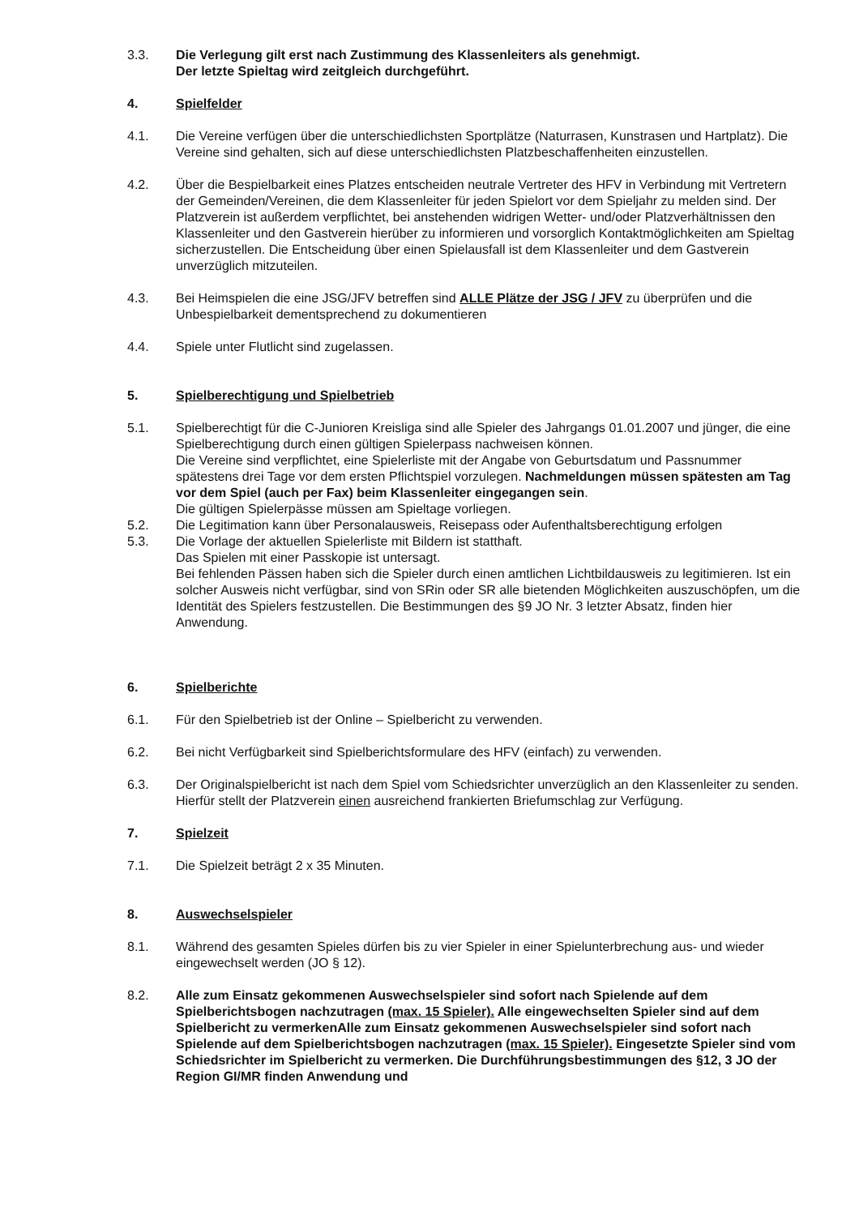3.3. Die Verlegung gilt erst nach Zustimmung des Klassenleiters als genehmigt.
Der letzte Spieltag wird zeitgleich durchgeführt.
4. Spielfelder
4.1. Die Vereine verfügen über die unterschiedlichsten Sportplätze (Naturrasen, Kunstrasen und Hartplatz). Die Vereine sind gehalten, sich auf diese unterschiedlichsten Platzbeschaffenheiten einzustellen.
4.2. Über die Bespielbarkeit eines Platzes entscheiden neutrale Vertreter des HFV in Verbindung mit Vertretern der Gemeinden/Vereinen, die dem Klassenleiter für jeden Spielort vor dem Spieljahr zu melden sind. Der Platzverein ist außerdem verpflichtet, bei anstehenden widrigen Wetter- und/oder Platzverhältnissen den Klassenleiter und den Gastverein hierüber zu informieren und vorsorglich Kontaktmöglichkeiten am Spieltag sicherzustellen. Die Entscheidung über einen Spielausfall ist dem Klassenleiter und dem Gastverein unverzüglich mitzuteilen.
4.3. Bei Heimspielen die eine JSG/JFV betreffen sind ALLE Plätze der JSG / JFV zu überprüfen und die Unbespielbarkeit dementsprechend zu dokumentieren
4.4. Spiele unter Flutlicht sind zugelassen.
5. Spielberechtigung und Spielbetrieb
5.1. Spielberechtigt für die C-Junioren Kreisliga sind alle Spieler des Jahrgangs 01.01.2007 und jünger, die eine Spielberechtigung durch einen gültigen Spielerpass nachweisen können.
Die Vereine sind verpflichtet, eine Spielerliste mit der Angabe von Geburtsdatum und Passnummer spätestens drei Tage vor dem ersten Pflichtspiel vorzulegen. Nachmeldungen müssen spätesten am Tag vor dem Spiel (auch per Fax) beim Klassenleiter eingegangen sein.
Die gültigen Spielerpässe müssen am Spieltage vorliegen.
5.2. Die Legitimation kann über Personalausweis, Reisepass oder Aufenthaltsberechtigung erfolgen
5.3. Die Vorlage der aktuellen Spielerliste mit Bildern ist statthaft.
Das Spielen mit einer Passkopie ist untersagt.
Bei fehlenden Pässen haben sich die Spieler durch einen amtlichen Lichtbildausweis zu legitimieren. Ist ein solcher Ausweis nicht verfügbar, sind von SRin oder SR alle bietenden Möglichkeiten auszuschöpfen, um die Identität des Spielers festzustellen. Die Bestimmungen des §9 JO Nr. 3 letzter Absatz, finden hier Anwendung.
6. Spielberichte
6.1. Für den Spielbetrieb ist der Online – Spielbericht zu verwenden.
6.2. Bei nicht Verfügbarkeit sind Spielberichtsformulare des HFV (einfach) zu verwenden.
6.3. Der Originalspielbericht ist nach dem Spiel vom Schiedsrichter unverzüglich an den Klassenleiter zu senden. Hierfür stellt der Platzverein einen ausreichend frankierten Briefumschlag zur Verfügung.
7. Spielzeit
7.1. Die Spielzeit beträgt 2 x 35 Minuten.
8. Auswechselspieler
8.1. Während des gesamten Spieles dürfen bis zu vier Spieler in einer Spielunterbrechung aus- und wieder eingewechselt werden (JO § 12).
8.2. Alle zum Einsatz gekommenen Auswechselspieler sind sofort nach Spielende auf dem Spielberichtsbogen nachzutragen (max. 15 Spieler). Alle eingewechselten Spieler sind auf dem Spielbericht zu vermerkenAlle zum Einsatz gekommenen Auswechselspieler sind sofort nach Spielende auf dem Spielberichtsbogen nachzutragen (max. 15 Spieler). Eingesetzte Spieler sind vom Schiedsrichter im Spielbericht zu vermerken. Die Durchführungsbestimmungen des §12, 3 JO der Region GI/MR finden Anwendung und